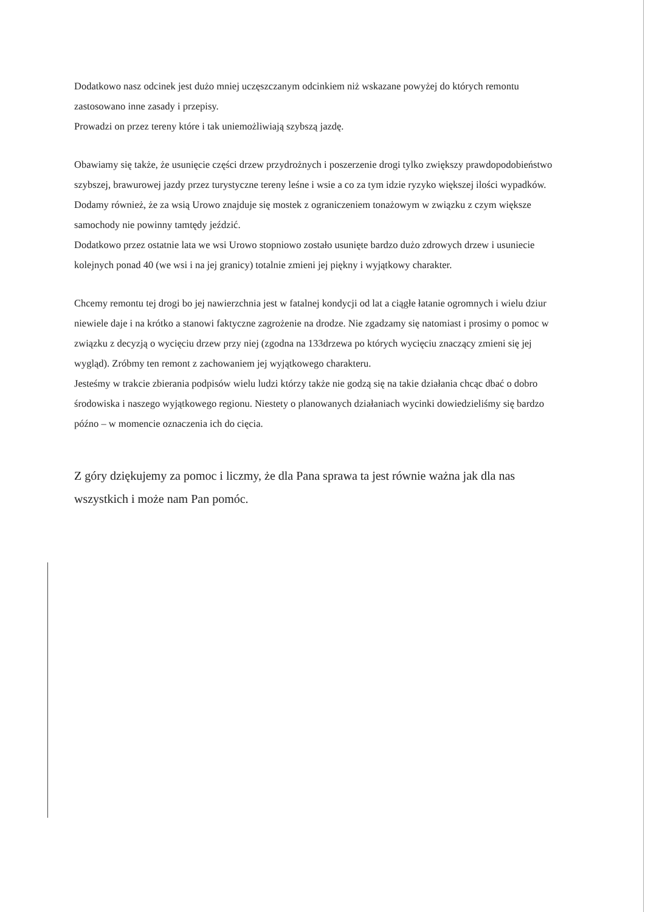Dodatkowo nasz odcinek jest dużo mniej uczęszczanym odcinkiem niż wskazane powyżej do których remontu zastosowano inne zasady i przepisy.
Prowadzi on przez tereny które i tak uniemożliwiają szybszą jazdę.
Obawiamy się także, że usunięcie części drzew przydrożnych i poszerzenie drogi tylko zwiększy prawdopodobieństwo szybszej, brawurowej jazdy przez turystyczne tereny leśne i wsie a co za tym idzie ryzyko większej ilości wypadków.
Dodamy również, że za wsią Urowo znajduje się mostek z ograniczeniem tonażowym w związku z czym większe samochody nie powinny tamtędy jeździć.
Dodatkowo przez ostatnie lata we wsi Urowo stopniowo zostało usunięte bardzo dużo zdrowych drzew i usuniecie kolejnych ponad 40 (we wsi i na jej granicy) totalnie zmieni jej piękny i wyjątkowy charakter.
Chcemy remontu tej drogi bo jej nawierzchnia jest w fatalnej kondycji od lat a ciągłe łatanie ogromnych i wielu dziur niewiele daje i na krótko a stanowi faktyczne zagrożenie na drodze. Nie zgadzamy się natomiast i prosimy o pomoc w związku z decyzją o wycięciu drzew przy niej (zgodna na 133drzewa po których wycięciu znaczący zmieni się jej wygląd). Zróbmy ten remont z zachowaniem jej wyjątkowego charakteru.
Jesteśmy w trakcie zbierania podpisów wielu ludzi którzy także nie godzą się na takie działania chcąc dbać o dobro środowiska i naszego wyjątkowego regionu. Niestety o planowanych działaniach wycinki dowiedzieliśmy się bardzo późno – w momencie oznaczenia ich do cięcia.
Z góry dziękujemy za pomoc i liczmy, że dla Pana sprawa ta jest równie ważna jak dla nas wszystkich i może nam Pan pomóc.